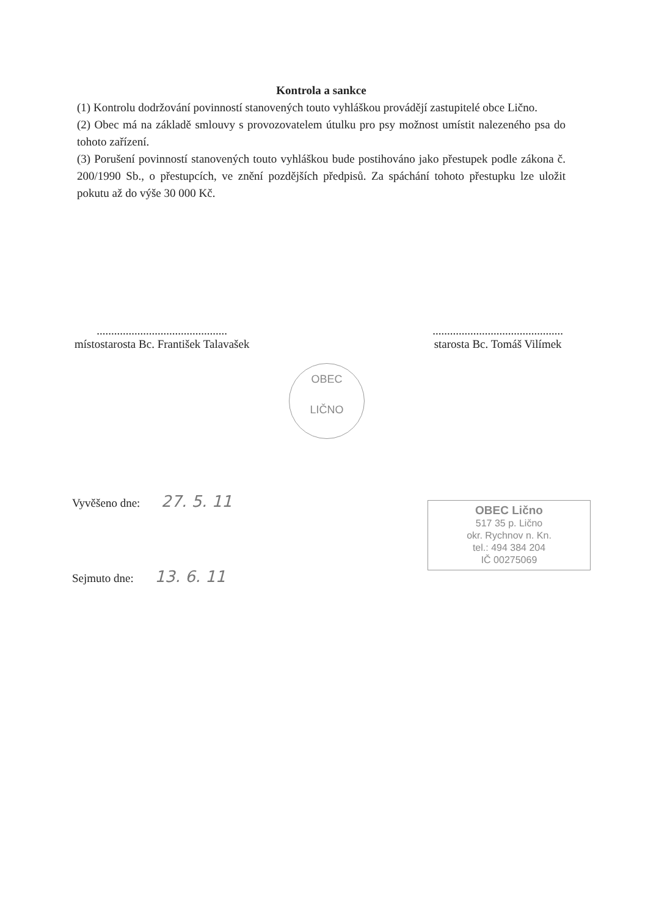Kontrola a sankce
(1) Kontrolu dodržování povinností stanovených touto vyhláškou provádějí zastupitelé obce Lično.
(2) Obec má na základě smlouvy s provozovatelem útulku pro psy možnost umístit nalezeného psa do tohoto zařízení.
(3) Porušení povinností stanovených touto vyhláškou bude postihováno jako přestupek podle zákona č. 200/1990 Sb., o přestupcích, ve znění pozdějších předpisů. Za spáchání tohoto přestupku lze uložit pokutu až do výše 30 000 Kč.
.............................................
místostarosta Bc. František Talavašek
.............................................
starosta Bc. Tomáš Vilímek
OBEC
LIČNO
Vyvěšeno dne: 27. 5. 11
Sejmuto dne: 13. 6. 11
OBEC Lično
517 35 p. Lično
okr. Rychnov n. Kn.
tel.: 494 384 204
IČ 00275069